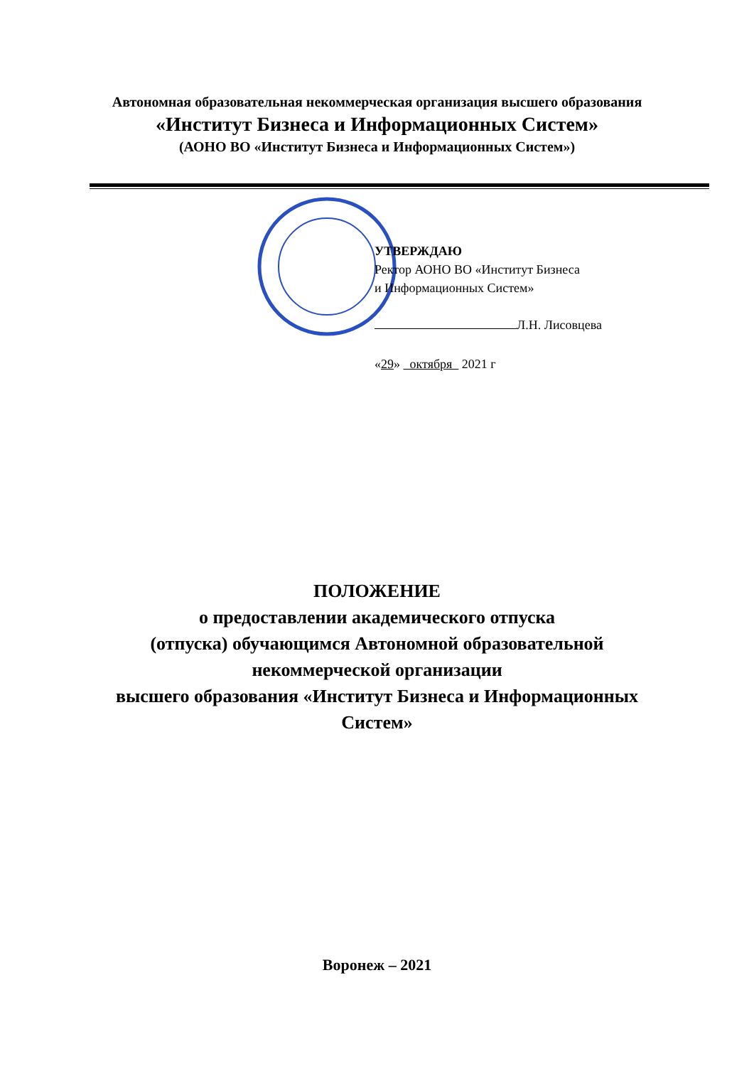Автономная образовательная некоммерческая организация высшего образования
«Институт Бизнеса и Информационных Систем»
(АОНО ВО «Институт Бизнеса и Информационных Систем»)
УТВЕРЖДАЮ
Ректор АОНО ВО «Институт Бизнеса
и Информационных Систем»
Л.Н. Лисовцева
«29» октября 2021 г
ПОЛОЖЕНИЕ
о предоставлении академического отпуска
(отпуска) обучающимся Автономной образовательной
некоммерческой организации
высшего образования «Институт Бизнеса и Информационных
Систем»
Воронеж – 2021